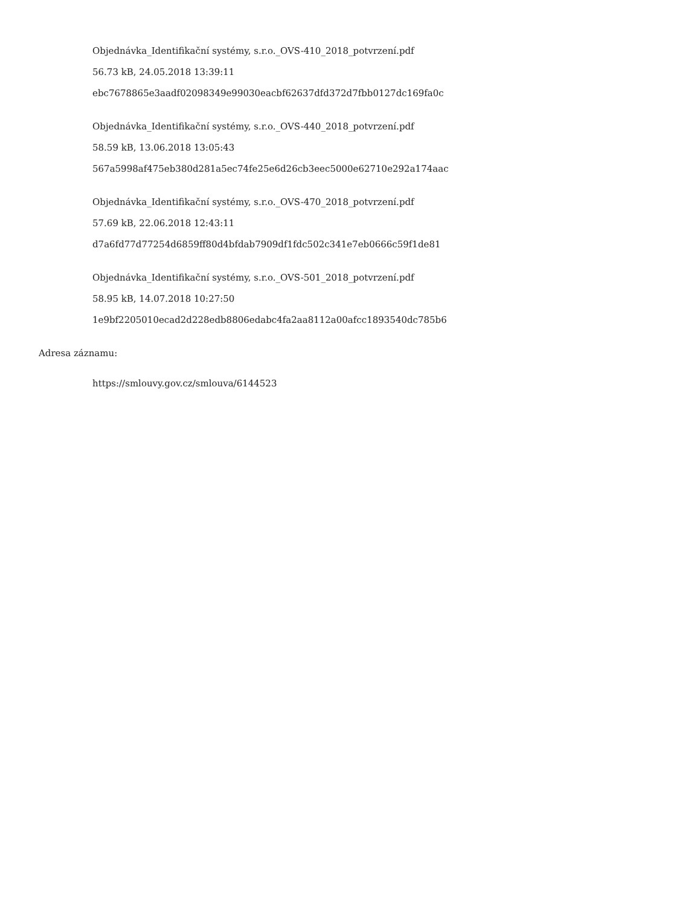Objednávka_Identifikační systémy, s.r.o._OVS-410_2018_potvrzení.pdf
56.73 kB, 24.05.2018 13:39:11
ebc7678865e3aadf02098349e99030eacbf62637dfd372d7fbb0127dc169fa0c
Objednávka_Identifikační systémy, s.r.o._OVS-440_2018_potvrzení.pdf
58.59 kB, 13.06.2018 13:05:43
567a5998af475eb380d281a5ec74fe25e6d26cb3eec5000e62710e292a174aac
Objednávka_Identifikační systémy, s.r.o._OVS-470_2018_potvrzení.pdf
57.69 kB, 22.06.2018 12:43:11
d7a6fd77d77254d6859ff80d4bfdab7909df1fdc502c341e7eb0666c59f1de81
Objednávka_Identifikační systémy, s.r.o._OVS-501_2018_potvrzení.pdf
58.95 kB, 14.07.2018 10:27:50
1e9bf2205010ecad2d228edb8806edabc4fa2aa8112a00afcc1893540dc785b6
Adresa záznamu:
https://smlouvy.gov.cz/smlouva/6144523